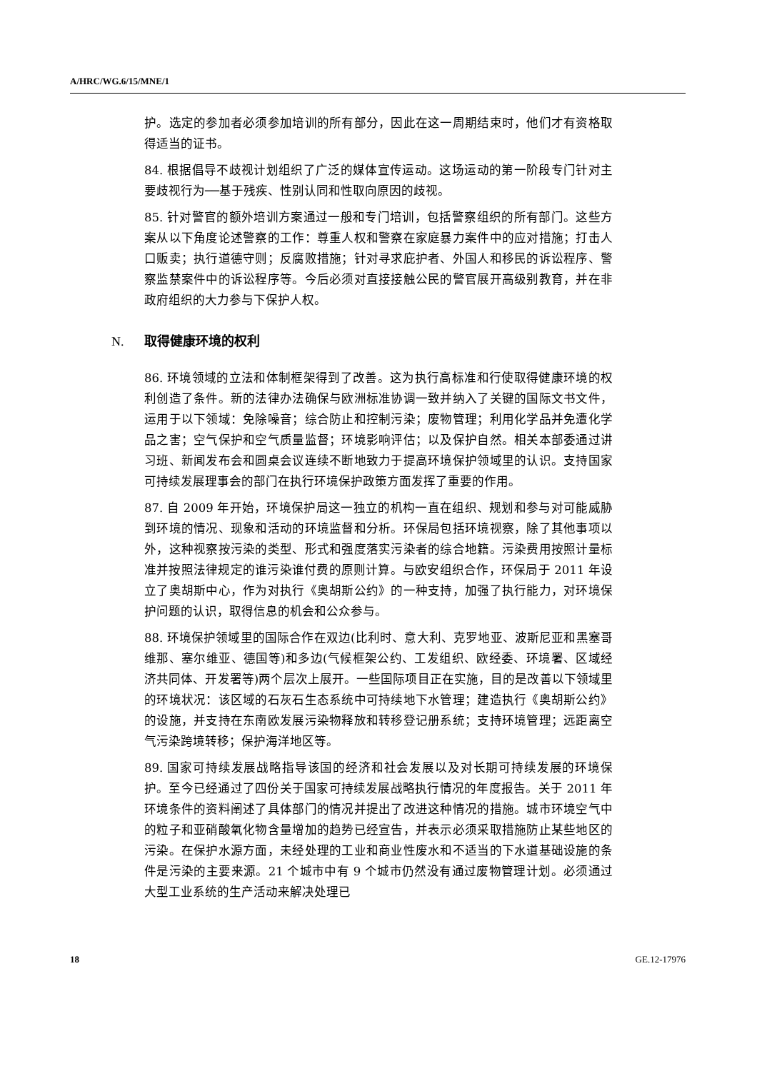A/HRC/WG.6/15/MNE/1
护。选定的参加者必须参加培训的所有部分，因此在这一周期结束时，他们才有资格取得适当的证书。
84. 根据倡导不歧视计划组织了广泛的媒体宣传运动。这场运动的第一阶段专门针对主要歧视行为──基于残疾、性别认同和性取向原因的歧视。
85. 针对警官的额外培训方案通过一般和专门培训，包括警察组织的所有部门。这些方案从以下角度论述警察的工作：尊重人权和警察在家庭暴力案件中的应对措施；打击人口贩卖；执行道德守则；反腐败措施；针对寻求庇护者、外国人和移民的诉讼程序、警察监禁案件中的诉讼程序等。今后必须对直接接触公民的警官展开高级别教育，并在非政府组织的大力参与下保护人权。
N. 取得健康环境的权利
86. 环境领域的立法和体制框架得到了改善。这为执行高标准和行使取得健康环境的权利创造了条件。新的法律办法确保与欧洲标准协调一致并纳入了关键的国际文书文件，运用于以下领域：免除噪音；综合防止和控制污染；废物管理；利用化学品并免遭化学品之害；空气保护和空气质量监督；环境影响评估；以及保护自然。相关本部委通过讲习班、新闻发布会和圆桌会议连续不断地致力于提高环境保护领域里的认识。支持国家可持续发展理事会的部门在执行环境保护政策方面发挥了重要的作用。
87. 自 2009 年开始，环境保护局这一独立的机构一直在组织、规划和参与对可能威胁到环境的情况、现象和活动的环境监督和分析。环保局包括环境视察，除了其他事项以外，这种视察按污染的类型、形式和强度落实污染者的综合地籍。污染费用按照计量标准并按照法律规定的谁污染谁付费的原则计算。与欧安组织合作，环保局于 2011 年设立了奥胡斯中心，作为对执行《奥胡斯公约》的一种支持，加强了执行能力，对环境保护问题的认识，取得信息的机会和公众参与。
88. 环境保护领域里的国际合作在双边(比利时、意大利、克罗地亚、波斯尼亚和黑塞哥维那、塞尔维亚、德国等)和多边(气候框架公约、工发组织、欧经委、环境署、区域经济共同体、开发署等)两个层次上展开。一些国际项目正在实施，目的是改善以下领域里的环境状况：该区域的石灰石生态系统中可持续地下水管理；建造执行《奥胡斯公约》的设施，并支持在东南欧发展污染物释放和转移登记册系统；支持环境管理；远距离空气污染跨境转移；保护海洋地区等。
89. 国家可持续发展战略指导该国的经济和社会发展以及对长期可持续发展的环境保护。至今已经通过了四份关于国家可持续发展战略执行情况的年度报告。关于 2011 年环境条件的资料阐述了具体部门的情况并提出了改进这种情况的措施。城市环境空气中的粒子和亚硝酸氧化物含量增加的趋势已经宣告，并表示必须采取措施防止某些地区的污染。在保护水源方面，未经处理的工业和商业性废水和不适当的下水道基础设施的条件是污染的主要来源。21 个城市中有 9 个城市仍然没有通过废物管理计划。必须通过大型工业系统的生产活动来解决处理已
18 GE.12-17976